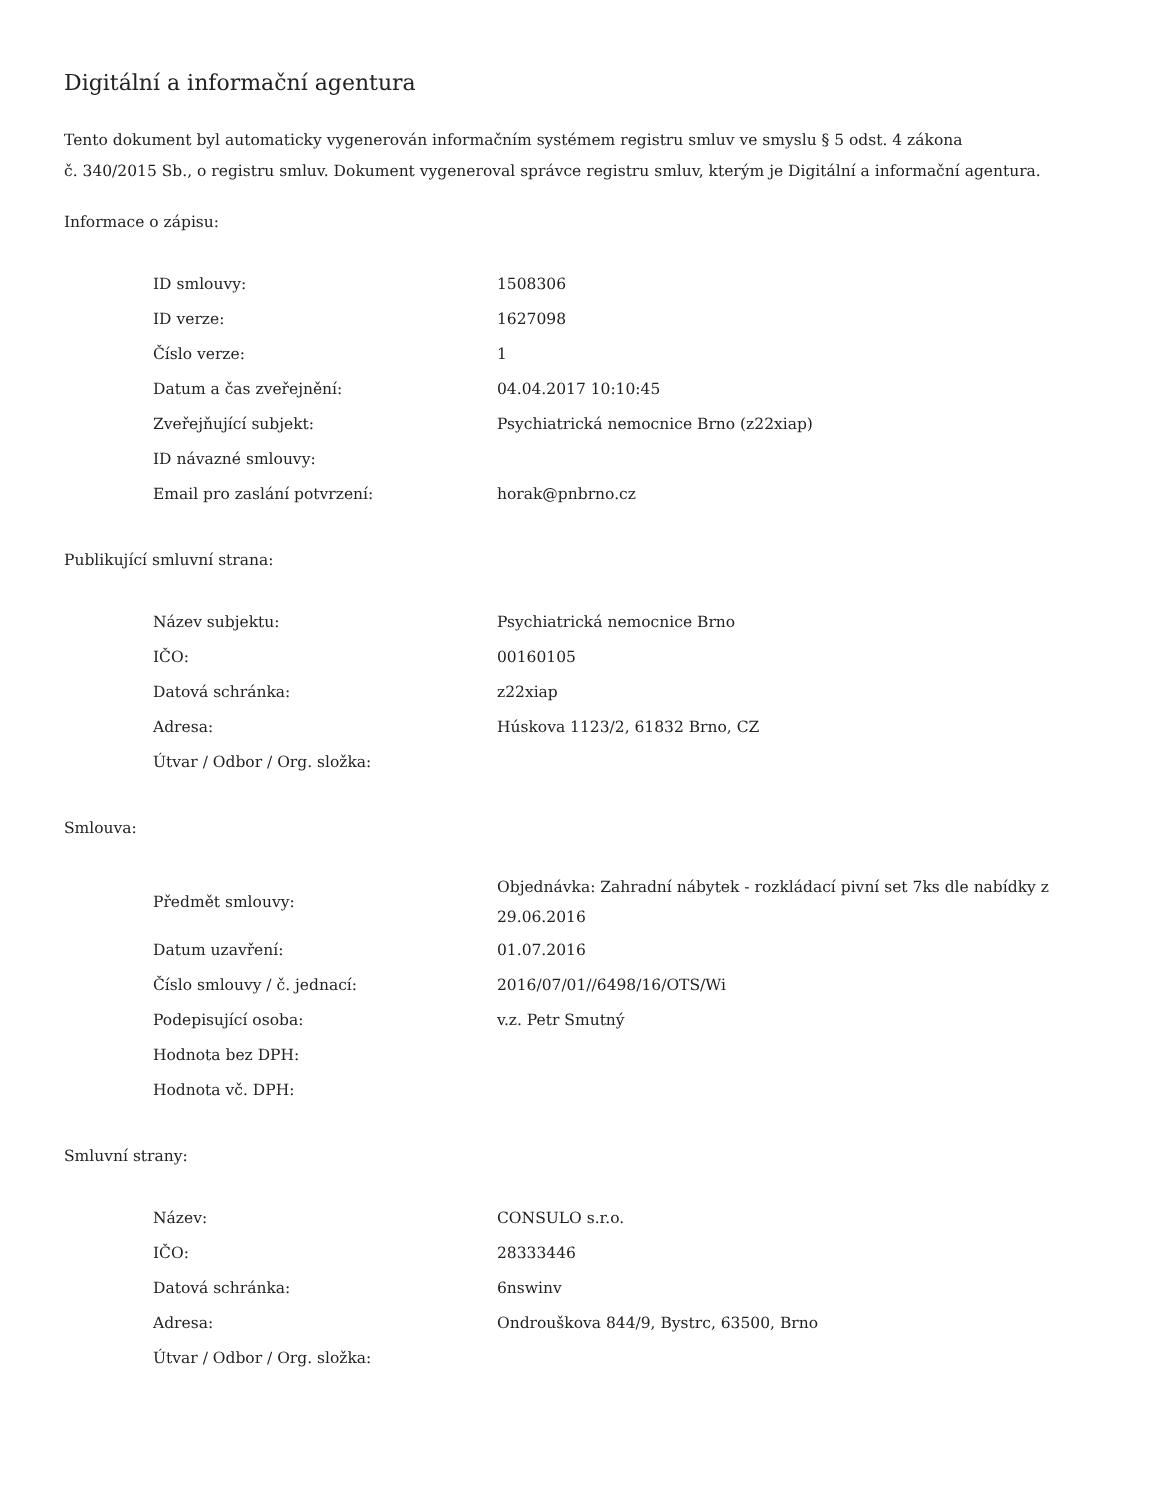Digitální a informační agentura
Tento dokument byl automaticky vygenerován informačním systémem registru smluv ve smyslu § 5 odst. 4 zákona
č. 340/2015 Sb., o registru smluv. Dokument vygeneroval správce registru smluv, kterým je Digitální a informační agentura.
Informace o zápisu:
| ID smlouvy: | 1508306 |
| ID verze: | 1627098 |
| Číslo verze: | 1 |
| Datum a čas zveřejnění: | 04.04.2017 10:10:45 |
| Zveřejňující subjekt: | Psychiatrická nemocnice Brno (z22xiap) |
| ID návazné smlouvy: | |
| Email pro zaslání potvrzení: | horak@pnbrno.cz |
Publikující smluvní strana:
| Název subjektu: | Psychiatrická nemocnice Brno |
| IČO: | 00160105 |
| Datová schránka: | z22xiap |
| Adresa: | Húskova 1123/2, 61832 Brno, CZ |
| Útvar / Odbor / Org. složka: | |
Smlouva:
| Předmět smlouvy: | Objednávka: Zahradní nábytek - rozkládací pivní set 7ks dle nabídky z 29.06.2016 |
| Datum uzavření: | 01.07.2016 |
| Číslo smlouvy / č. jednací: | 2016/07/01//6498/16/OTS/Wi |
| Podepisující osoba: | v.z. Petr Smutný |
| Hodnota bez DPH: | |
| Hodnota vč. DPH: | |
Smluvní strany:
| Název: | CONSULO s.r.o. |
| IČO: | 28333446 |
| Datová schránka: | 6nswinv |
| Adresa: | Ondrouškova 844/9, Bystrc, 63500, Brno |
| Útvar / Odbor / Org. složka: | |